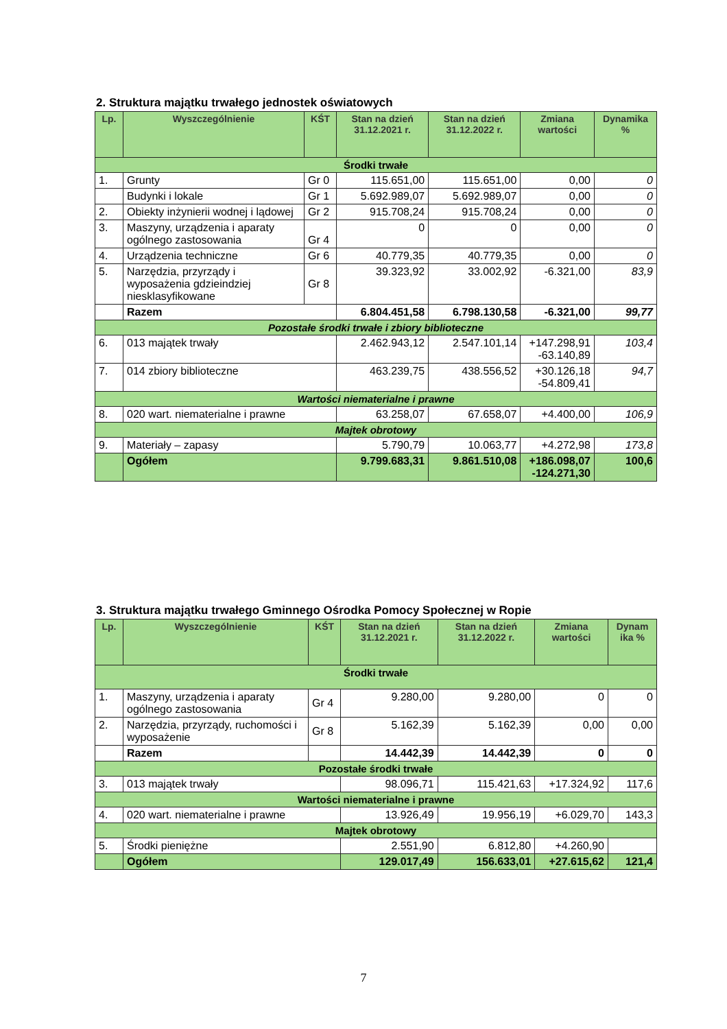2. Struktura majątku trwałego jednostek oświatowych
| Lp. | Wyszczególnienie | KŚT | Stan na dzień 31.12.2021 r. | Stan na dzień 31.12.2022 r. | Zmiana wartości | Dynamika % |
| --- | --- | --- | --- | --- | --- | --- |
| Środki trwałe | | | | | | |
| 1. | Grunty | Gr 0 | 115.651,00 | 115.651,00 | 0,00 | 0 |
| | Budynki i lokale | Gr 1 | 5.692.989,07 | 5.692.989,07 | 0,00 | 0 |
| 2. | Obiekty inżynierii wodnej i lądowej | Gr 2 | 915.708,24 | 915.708,24 | 0,00 | 0 |
| 3. | Maszyny, urządzenia i aparaty ogólnego zastosowania | Gr 4 | 0 | 0 | 0,00 | 0 |
| 4. | Urządzenia techniczne | Gr 6 | 40.779,35 | 40.779,35 | 0,00 | 0 |
| 5. | Narzędzia, przyrządy i wyposażenia gdzieindziej niesklasyfikowane | Gr 8 | 39.323,92 | 33.002,92 | -6.321,00 | 83,9 |
| | Razem | | 6.804.451,58 | 6.798.130,58 | -6.321,00 | 99,77 |
| Pozostałe środki trwałe i zbiory biblioteczne | | | | | | |
| 6. | 013 majątek trwały | | 2.462.943,12 | 2.547.101,14 | +147.298,91 -63.140,89 | 103,4 |
| 7. | 014 zbiory biblioteczne | | 463.239,75 | 438.556,52 | +30.126,18 -54.809,41 | 94,7 |
| Wartości niematerialne i prawne | | | | | | |
| 8. | 020 wart. niematerialne i prawne | | 63.258,07 | 67.658,07 | +4.400,00 | 106,9 |
| Majtek obrotowy | | | | | | |
| 9. | Materiały – zapasy | | 5.790,79 | 10.063,77 | +4.272,98 | 173,8 |
| | Ogółem | | 9.799.683,31 | 9.861.510,08 | +186.098,07 -124.271,30 | 100,6 |
3. Struktura majątku trwałego Gminnego Ośrodka Pomocy Społecznej w Ropie
| Lp. | Wyszczególnienie | KŚT | Stan na dzień 31.12.2021 r. | Stan na dzień 31.12.2022 r. | Zmiana wartości | Dynam ika % |
| --- | --- | --- | --- | --- | --- | --- |
| Środki trwałe | | | | | | |
| 1. | Maszyny, urządzenia i aparaty ogólnego zastosowania | Gr 4 | 9.280,00 | 9.280,00 | 0 | 0 |
| 2. | Narzędzia, przyrządy, ruchomości i wyposażenie | Gr 8 | 5.162,39 | 5.162,39 | 0,00 | 0,00 |
| | Razem | | 14.442,39 | 14.442,39 | 0 | 0 |
| Pozostałe środki trwałe | | | | | | |
| 3. | 013 majątek trwały | | 98.096,71 | 115.421,63 | +17.324,92 | 117,6 |
| Wartości niematerialne i prawne | | | | | | |
| 4. | 020 wart. niematerialne i prawne | | 13.926,49 | 19.956,19 | +6.029,70 | 143,3 |
| Majtek obrotowy | | | | | | |
| 5. | Środki pieniężne | | 2.551,90 | 6.812,80 | +4.260,90 | |
| | Ogółem | | 129.017,49 | 156.633,01 | +27.615,62 | 121,4 |
7